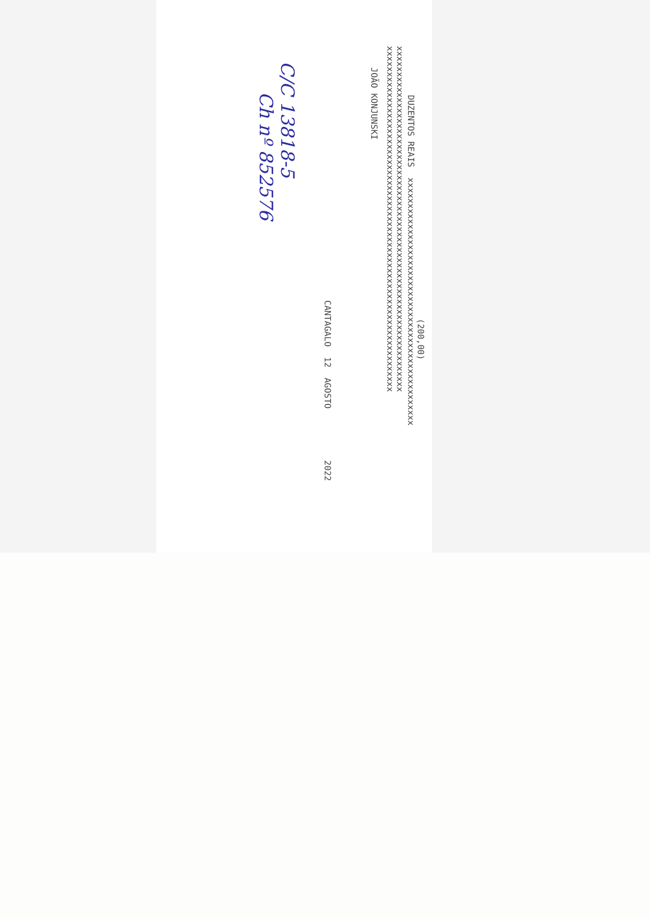(200,00)
DUZENTOS REAIS xxxxxxxxxxxxxxxxxxxxxxxxxxxxxxxxxxxxxxxxxxxxxxxx
xxxxxxxxxxxxxxxxxxxxxxxxxxxxxxxxxxxxxxxxxxxxxxxxxxxxxxxxxxxxxxxxxxx
xxxxxxxxxxxxxxxxxxxxxxxxxxxxxxxxxxxxxxxxxxxxxxxxxxxxxxxxxxxxxxxxxxx
JOÃO KONJUNSKI
CANTAGALO 12 AGOSTO 2022
C/C 13818-5
Ch nº 852576